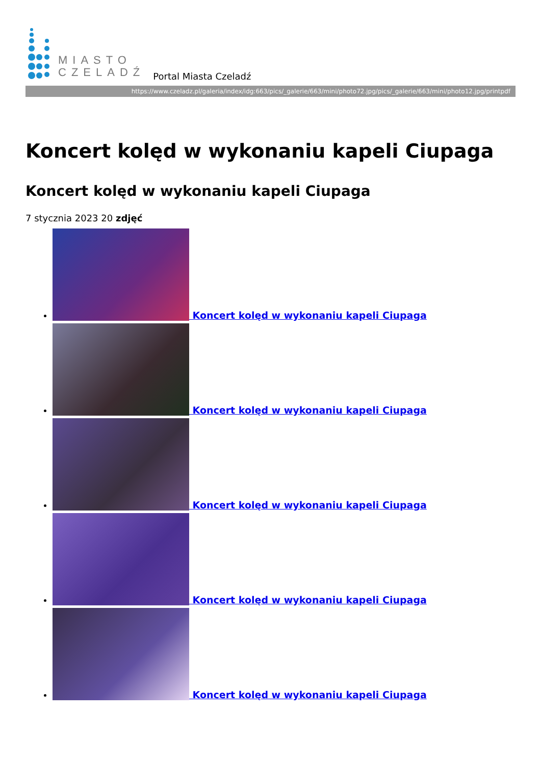MIASTO
CZELADŹ
Portal Miasta Czeladź
https://www.czeladz.pl/galeria/index/idg:663/pics/_galerie/663/mini/photo72.jpg/pics/_galerie/663/mini/photo12.jpg/printpdf
Koncert kolęd w wykonaniu kapeli Ciupaga
Koncert kolęd w wykonaniu kapeli Ciupaga
7 stycznia 2023 20 zdjęć
Koncert kolęd w wykonaniu kapeli Ciupaga
Koncert kolęd w wykonaniu kapeli Ciupaga
Koncert kolęd w wykonaniu kapeli Ciupaga
Koncert kolęd w wykonaniu kapeli Ciupaga
Koncert kolęd w wykonaniu kapeli Ciupaga